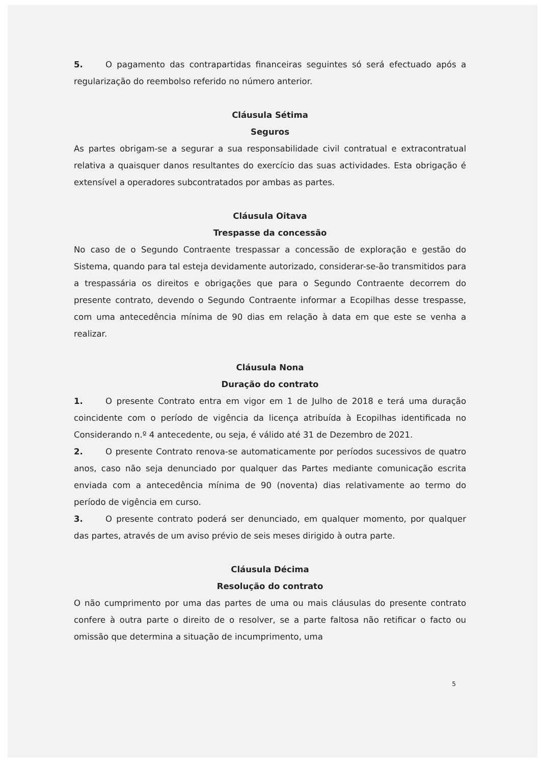5. O pagamento das contrapartidas financeiras seguintes só será efectuado após a regularização do reembolso referido no número anterior.
Cláusula Sétima
Seguros
As partes obrigam-se a segurar a sua responsabilidade civil contratual e extracontratual relativa a quaisquer danos resultantes do exercício das suas actividades. Esta obrigação é extensível a operadores subcontratados por ambas as partes.
Cláusula Oitava
Trespasse da concessão
No caso de o Segundo Contraente trespassar a concessão de exploração e gestão do Sistema, quando para tal esteja devidamente autorizado, considerar-se-ão transmitidos para a trespassária os direitos e obrigações que para o Segundo Contraente decorrem do presente contrato, devendo o Segundo Contraente informar a Ecopilhas desse trespasse, com uma antecedência mínima de 90 dias em relação à data em que este se venha a realizar.
Cláusula Nona
Duração do contrato
1. O presente Contrato entra em vigor em 1 de Julho de 2018 e terá uma duração coincidente com o período de vigência da licença atribuída à Ecopilhas identificada no Considerando n.º 4 antecedente, ou seja, é válido até 31 de Dezembro de 2021.
2. O presente Contrato renova-se automaticamente por períodos sucessivos de quatro anos, caso não seja denunciado por qualquer das Partes mediante comunicação escrita enviada com a antecedência mínima de 90 (noventa) dias relativamente ao termo do período de vigência em curso.
3. O presente contrato poderá ser denunciado, em qualquer momento, por qualquer das partes, através de um aviso prévio de seis meses dirigido à outra parte.
Cláusula Décima
Resolução do contrato
O não cumprimento por uma das partes de uma ou mais cláusulas do presente contrato confere à outra parte o direito de o resolver, se a parte faltosa não retificar o facto ou omissão que determina a situação de incumprimento, uma
5